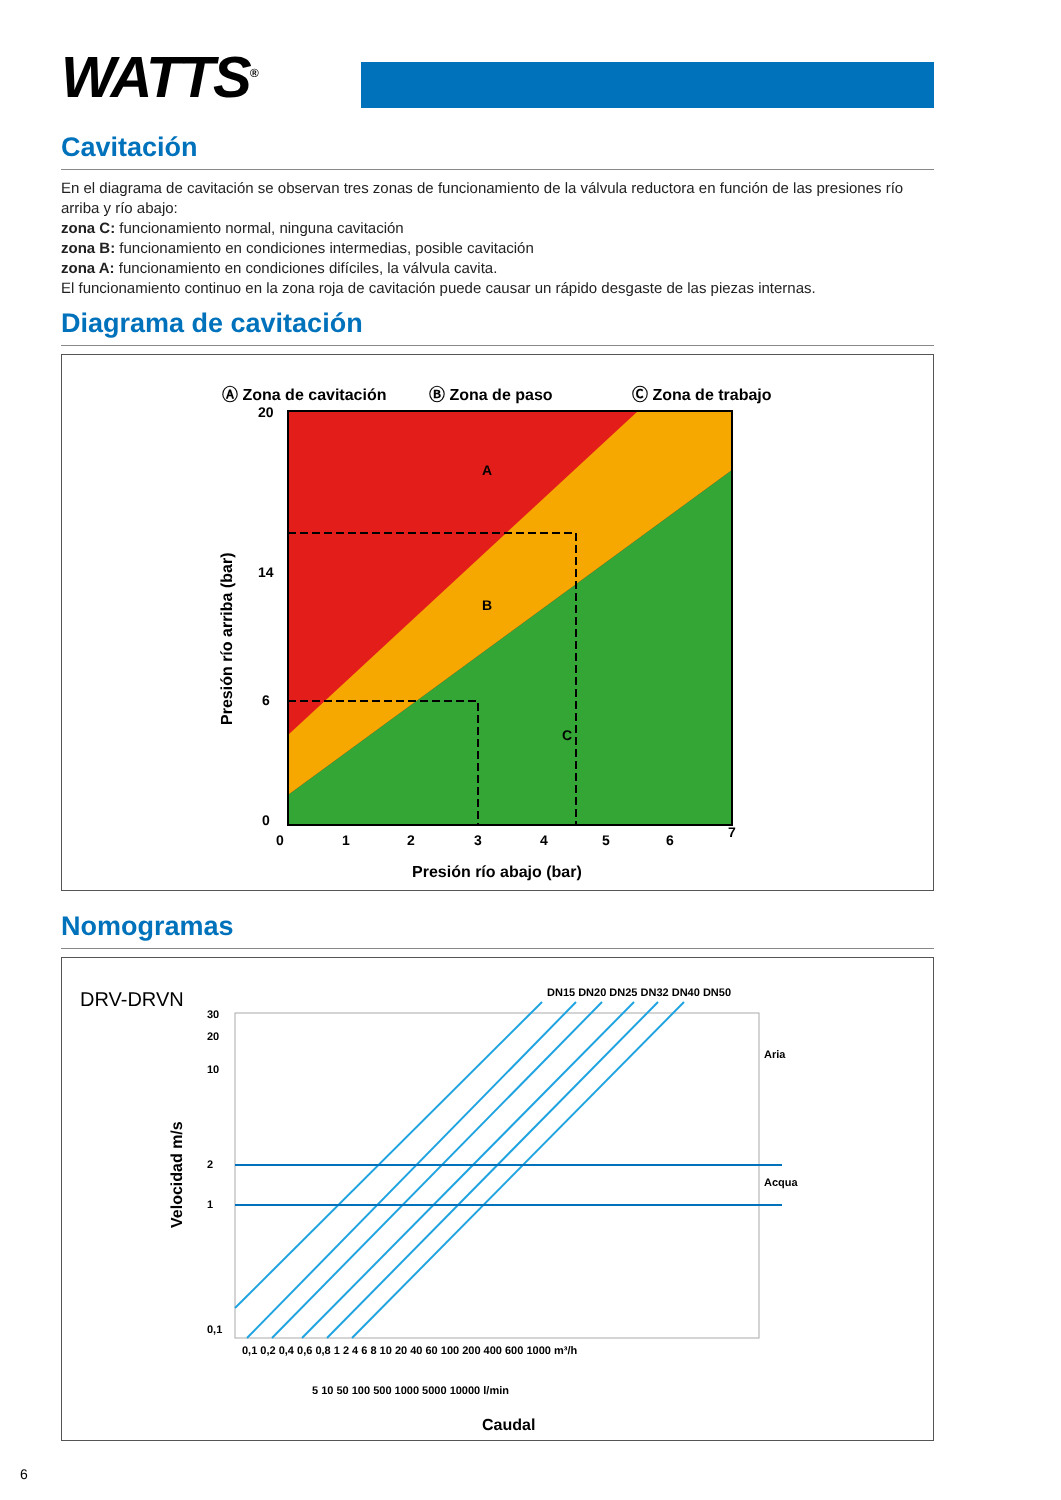WATTS<sup>®</sup>
Cavitación
En el diagrama de cavitación se observan tres zonas de funcionamiento de la válvula reductora en función de las presiones río arriba y río abajo:
zona C: funcionamiento normal, ninguna cavitación
zona B: funcionamiento en condiciones intermedias, posible cavitación
zona A: funcionamiento en condiciones difíciles, la válvula cavita.
El funcionamiento continuo en la zona roja de cavitación puede causar un rápido desgaste de las piezas internas.
Diagrama de cavitación
Ⓐ Zona de cavitación
Ⓑ Zona de paso
Ⓒ Zona de trabajo
A
B
C
20
14
6
0
0
1
2
3
4
5
6
7
Presión río abajo (bar)
Presión río arriba (bar)
Nomogramas
DRV-DRVN
30
20
10
2
1
0,1
0,1 0,2 0,4 0,6 0,8 1 2 4 6 8 10 20 40 60 100 200 400 600 1000 m³/h
5 10 50 100 500 1000 5000 10000 l/min
Aria
Acqua
DN15 DN20 DN25 DN32 DN40 DN50
Caudal
Velocidad m/s
6